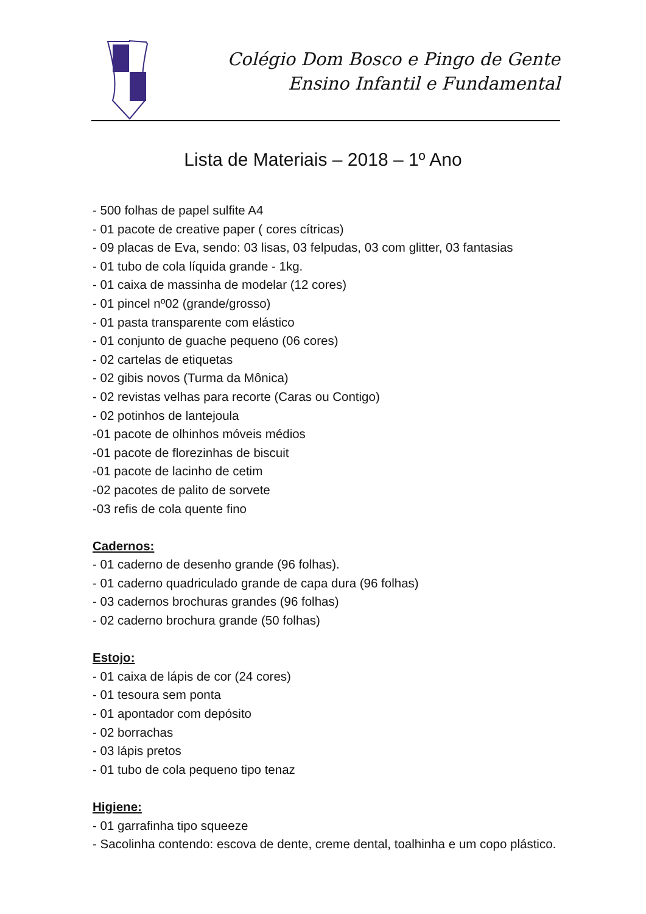Colégio Dom Bosco e Pingo de Gente
Ensino Infantil e Fundamental
Lista de Materiais – 2018 – 1º Ano
- 500 folhas de papel sulfite A4
- 01 pacote de creative paper ( cores cítricas)
- 09 placas de Eva, sendo: 03 lisas, 03 felpudas, 03 com glitter, 03 fantasias
- 01 tubo de cola líquida grande - 1kg.
- 01 caixa de massinha de modelar (12 cores)
- 01 pincel nº02 (grande/grosso)
- 01 pasta transparente com elástico
- 01 conjunto de guache pequeno (06 cores)
- 02 cartelas de etiquetas
- 02 gibis novos (Turma da Mônica)
- 02 revistas velhas para recorte (Caras ou Contigo)
- 02 potinhos de lantejoula
-01 pacote de olhinhos móveis médios
-01 pacote de florezinhas de biscuit
-01 pacote de lacinho de cetim
-02 pacotes de palito de sorvete
-03 refis de cola quente fino
Cadernos:
- 01 caderno de desenho grande (96 folhas).
- 01 caderno quadriculado grande de capa dura (96 folhas)
- 03 cadernos brochuras grandes (96 folhas)
- 02 caderno brochura grande (50 folhas)
Estojo:
- 01 caixa de lápis de cor (24 cores)
- 01 tesoura sem ponta
- 01 apontador com depósito
- 02 borrachas
- 03 lápis pretos
- 01 tubo de cola pequeno tipo tenaz
Higiene:
- 01 garrafinha tipo squeeze
- Sacolinha contendo: escova de dente, creme dental, toalhinha e um copo plástico.